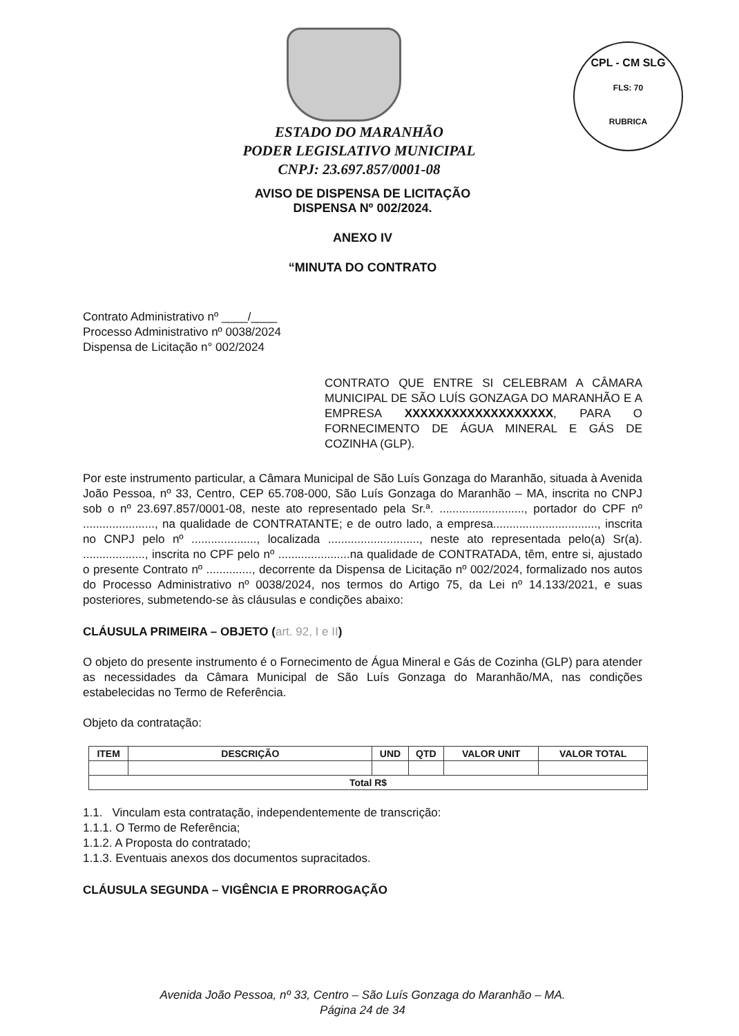CPL - CM SLG
FLS: 70
RUBRICA
ESTADO DO MARANHÃO
PODER LEGISLATIVO MUNICIPAL
CNPJ: 23.697.857/0001-08
AVISO DE DISPENSA DE LICITAÇÃO
DISPENSA Nº 002/2024.
ANEXO IV
“MINUTA DO CONTRATO
Contrato Administrativo nº ____/____
Processo Administrativo nº 0038/2024
Dispensa de Licitação n° 002/2024
CONTRATO QUE ENTRE SI CELEBRAM A CÂMARA MUNICIPAL DE SÃO LUÍS GONZAGA DO MARANHÃO E A EMPRESA XXXXXXXXXXXXXXXXXXX, PARA O FORNECIMENTO DE ÁGUA MINERAL E GÁS DE COZINHA (GLP).
Por este instrumento particular, a Câmara Municipal de São Luís Gonzaga do Maranhão, situada à Avenida João Pessoa, nº 33, Centro, CEP 65.708-000, São Luís Gonzaga do Maranhão – MA, inscrita no CNPJ sob o nº 23.697.857/0001-08, neste ato representado pela Sr.ª. .........................., portador do CPF nº ......................, na qualidade de CONTRATANTE; e de outro lado, a empresa................................, inscrita no CNPJ pelo nº ...................., localizada ............................, neste ato representada pelo(a) Sr(a). ..................., inscrita no CPF pelo nº ......................na qualidade de CONTRATADA, têm, entre si, ajustado o presente Contrato nº .............., decorrente da Dispensa de Licitação nº 002/2024, formalizado nos autos do Processo Administrativo nº 0038/2024, nos termos do Artigo 75, da Lei nº 14.133/2021, e suas posteriores, submetendo-se às cláusulas e condições abaixo:
CLÁUSULA PRIMEIRA – OBJETO (art. 92, I e II)
O objeto do presente instrumento é o Fornecimento de Água Mineral e Gás de Cozinha (GLP) para atender as necessidades da Câmara Municipal de São Luís Gonzaga do Maranhão/MA, nas condições estabelecidas no Termo de Referência.
Objeto da contratação:
| ITEM | DESCRIÇÃO | UND | QTD | VALOR UNIT | VALOR TOTAL |
| --- | --- | --- | --- | --- | --- |
| Total R$ | | | | | |
1.1. Vinculam esta contratação, independentemente de transcrição:
1.1.1. O Termo de Referência;
1.1.2. A Proposta do contratado;
1.1.3. Eventuais anexos dos documentos supracitados.
CLÁUSULA SEGUNDA – VIGÊNCIA E PRORROGAÇÃO
Avenida João Pessoa, nº 33, Centro – São Luís Gonzaga do Maranhão – MA.
Página 24 de 34